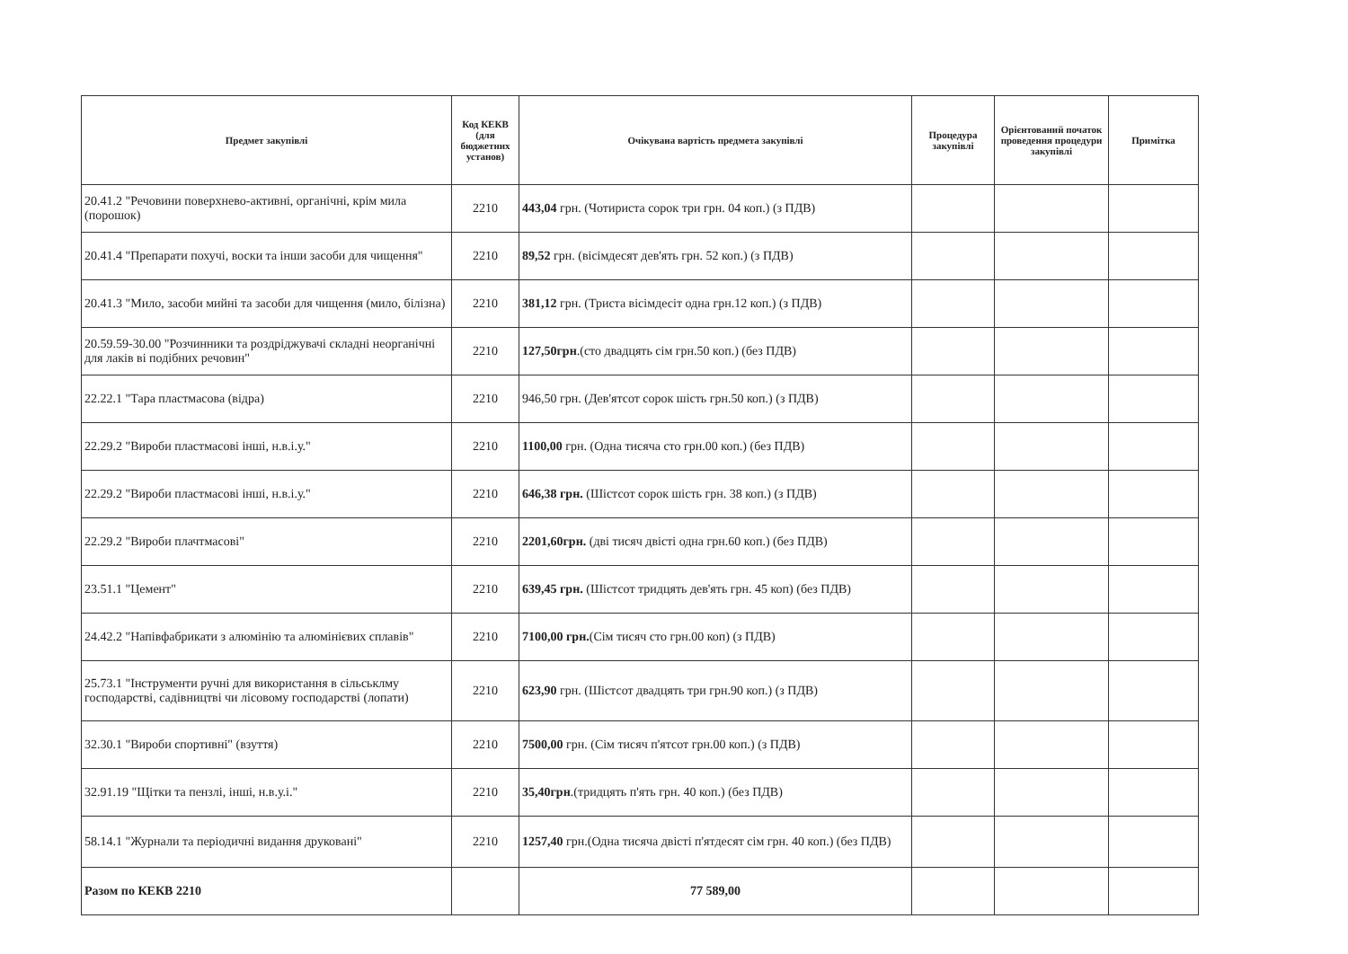| Предмет закупівлі | Код КЕКВ (для бюджетних установ) | Очікувана вартість предмета закупівлі | Процедура закупівлі | Орієнтований початок проведення процедури закупівлі | Примітка |
| --- | --- | --- | --- | --- | --- |
| 20.41.2 "Речовини поверхнево-активні, органічні, крім мила (порошок) | 2210 | 443,04 грн. (Чотириста сорок три грн. 04 коп.) (з ПДВ) | | | |
| 20.41.4 "Препарати похучі, воски та інши засоби для чищення" | 2210 | 89,52 грн. (вісімдесят дев'ять грн. 52 коп.) (з ПДВ) | | | |
| 20.41.3 "Мило, засоби мийні та засоби для чищення (мило, білізна) | 2210 | 381,12 грн. (Триста вісімдесiт одна грн.12 коп.) (з ПДВ) | | | |
| 20.59.59-30.00 "Розчинники та роздріджувачі складні неорганічні для лаків ві подібних речовин" | 2210 | 127,50грн .(сто двадцять сім грн.50 коп.) (без ПДВ) | | | |
| 22.22.1 "Тара пластмасова (відра) | 2210 | 946,50 грн. (Дев'ятсот сорок шість грн.50 коп.) (з ПДВ) | | | |
| 22.29.2 "Вироби пластмасові інші, н.в.і.у." | 2210 | 1100,00 грн. (Одна тисяча сто грн.00 коп.) (без ПДВ) | | | |
| 22.29.2 "Вироби пластмасові інші, н.в.і.у." | 2210 | 646,38 грн. (Шістсот сорок шість грн. 38 коп.) (з ПДВ) | | | |
| 22.29.2 "Вироби плачтмасові" | 2210 | 2201,60грн. (дві тисяч двісті одна грн.60 коп.) (без ПДВ) | | | |
| 23.51.1 "Цемент" | 2210 | 639,45 грн. (Шістсот тридцять дев'ять грн. 45 коп) (без ПДВ) | | | |
| 24.42.2 "Напівфабрикати з алюмінію та алюмінієвих сплавів" | 2210 | 7100,00 грн. (Сім тисяч сто грн.00 коп) (з ПДВ) | | | |
| 25.73.1 "Інструменти ручні для використання в сільськлму господарстві, садівництві чи лісовому господарстві (лопати) | 2210 | 623,90 грн. (Шістсот двадцять три грн.90 коп.) (з ПДВ) | | | |
| 32.30.1 "Вироби спортивні" (взуття) | 2210 | 7500,00 грн. (Сім тисяч п'ятсот грн.00 коп.) (з ПДВ) | | | |
| 32.91.19 "Щітки та пензлі, інші, н.в.у.і." | 2210 | 35,40грн .(тридцять п'ять грн. 40 коп.) (без ПДВ) | | | |
| 58.14.1 "Журнали та періодичні видання друковані" | 2210 | 1257,40 грн.(Одна тисяча двісті п'ятдесят сім грн. 40 коп.) (без ПДВ) | | | |
| Разом по КЕКВ 2210 | | 77 589,00 | | | |